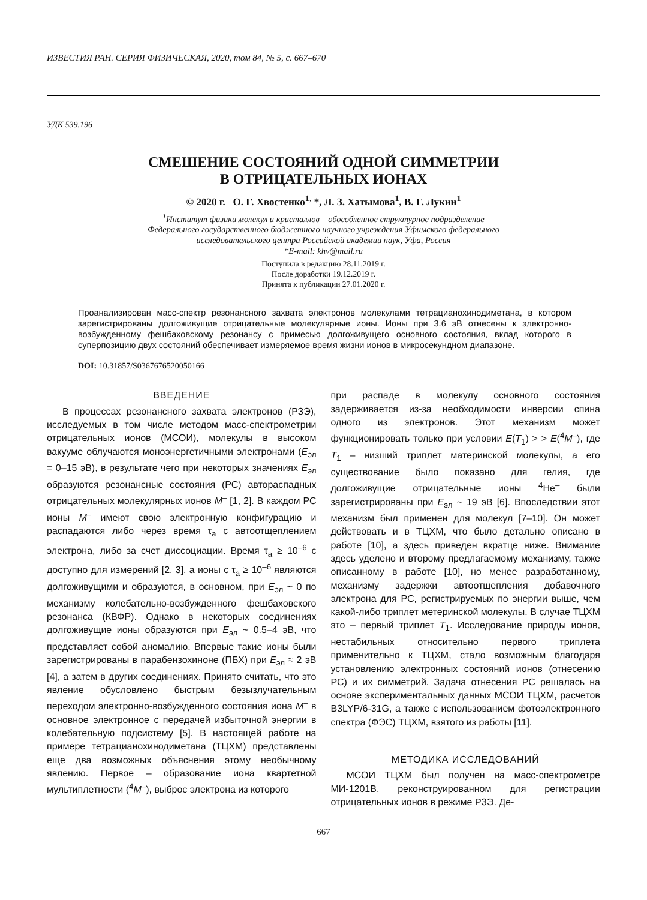ИЗВЕСТИЯ РАН. СЕРИЯ ФИЗИЧЕСКАЯ, 2020, том 84, № 5, с. 667–670
УДК 539.196
СМЕШЕНИЕ СОСТОЯНИЙ ОДНОЙ СИММЕТРИИ
В ОТРИЦАТЕЛЬНЫХ ИОНАХ
© 2020 г. О. Г. Хвостенко<sup>1,</sup> *, Л. З. Хатымова<sup>1</sup>, В. Г. Лукин<sup>1</sup>
<sup>1</sup> Институт физики молекул и кристаллов – обособленное структурное подразделение
Федерального государственного бюджетного научного учреждения Уфимского федерального
исследовательского центра Российской академии наук, Уфа, Россия
*E-mail: khv@mail.ru
Поступила в редакцию 28.11.2019 г.
После доработки 19.12.2019 г.
Принята к публикации 27.01.2020 г.
Проанализирован масс-спектр резонансного захвата электронов молекулами тетрацианохинодиметана, в котором зарегистрированы долгоживущие отрицательные молекулярные ионы. Ионы при 3.6 эВ отнесены к электронно-возбужденному фешбаховскому резонансу с примесью долгоживущего основного состояния, вклад которого в суперпозицию двух состояний обеспечивает измеряемое время жизни ионов в микросекундном диапазоне.
DOI: 10.31857/S0367676520050166
ВВЕДЕНИЕ
В процессах резонансного захвата электронов (РЗЭ), исследуемых в том числе методом масс-спектрометрии отрицательных ионов (МСОИ), молекулы в высоком вакууме облучаются моноэнергетичными электронами (E<sub>эл</sub> = 0–15 эВ), в результате чего при некоторых значениях E<sub>эл</sub> образуются резонансные состояния (РС) автораспадных отрицательных молекулярных ионов M<sup>–</sup> [1, 2]. В каждом РС ионы M<sup>–</sup> имеют свою электронную конфигурацию и распадаются либо через время τ<sub>a</sub> с автоотщеплением электрона, либо за счет диссоциации. Время τ<sub>a</sub> ≥ 10<sup>–6</sup> с доступно для измерений [2, 3], а ионы с τ<sub>a</sub> ≥ 10<sup>–6</sup> являются долгоживущими и образуются, в основном, при E<sub>эл</sub> ~ 0 по механизму колебательно-возбужденного фешбаховского резонанса (КВФР). Однако в некоторых соединениях долгоживущие ионы образуются при E<sub>эл</sub> ~ 0.5–4 эВ, что представляет собой аномалию. Впервые такие ионы были зарегистрированы в парабензохиноне (ПБХ) при E<sub>эл</sub> ≈ 2 эВ [4], а затем в других соединениях. Принято считать, что это явление обусловлено быстрым безызлучательным переходом электронно-возбужденного состояния иона M<sup>–</sup> в основное электронное с передачей избыточной энергии в колебательную подсистему [5]. В настоящей работе на примере тетрацианохинодиметана (ТЦХМ) представлены еще два возможных объяснения этому необычному явлению. Первое – образование иона квартетной мультиплетности (<sup>4</sup>M<sup>–</sup>), выброс электрона из которого
при распаде в молекулу основного состояния задерживается из-за необходимости инверсии спина одного из электронов. Этот механизм может функционировать только при условии E(T<sub>1</sub>) > > E(<sup>4</sup>M<sup>–</sup>), где T<sub>1</sub> – низший триплет материнской молекулы, а его существование было показано для гелия, где долгоживущие отрицательные ионы <sup>4</sup>He<sup>–</sup> были зарегистрированы при E<sub>эл</sub> ~ 19 эВ [6]. Впоследствии этот механизм был применен для молекул [7–10]. Он может действовать и в ТЦХМ, что было детально описано в работе [10], а здесь приведен вкратце ниже. Внимание здесь уделено и второму предлагаемому механизму, также описанному в работе [10], но менее разработанному, механизму задержки автоотщепления добавочного электрона для РС, регистрируемых по энергии выше, чем какой-либо триплет метеринской молекулы. В случае ТЦХМ это – первый триплет T<sub>1</sub>. Исследование природы ионов, нестабильных относительно первого триплета применительно к ТЦХМ, стало возможным благодаря установлению электронных состояний ионов (отнесению РС) и их симметрий. Задача отнесения РС решалась на основе экспериментальных данных МСОИ ТЦХМ, расчетов B3LYP/6-31G, а также с использованием фотоэлектронного спектра (ФЭС) ТЦХМ, взятого из работы [11].
МЕТОДИКА ИССЛЕДОВАНИЙ
МСОИ ТЦХМ был получен на масс-спектрометре МИ-1201В, реконструированном для регистрации отрицательных ионов в режиме РЗЭ. Де-
667